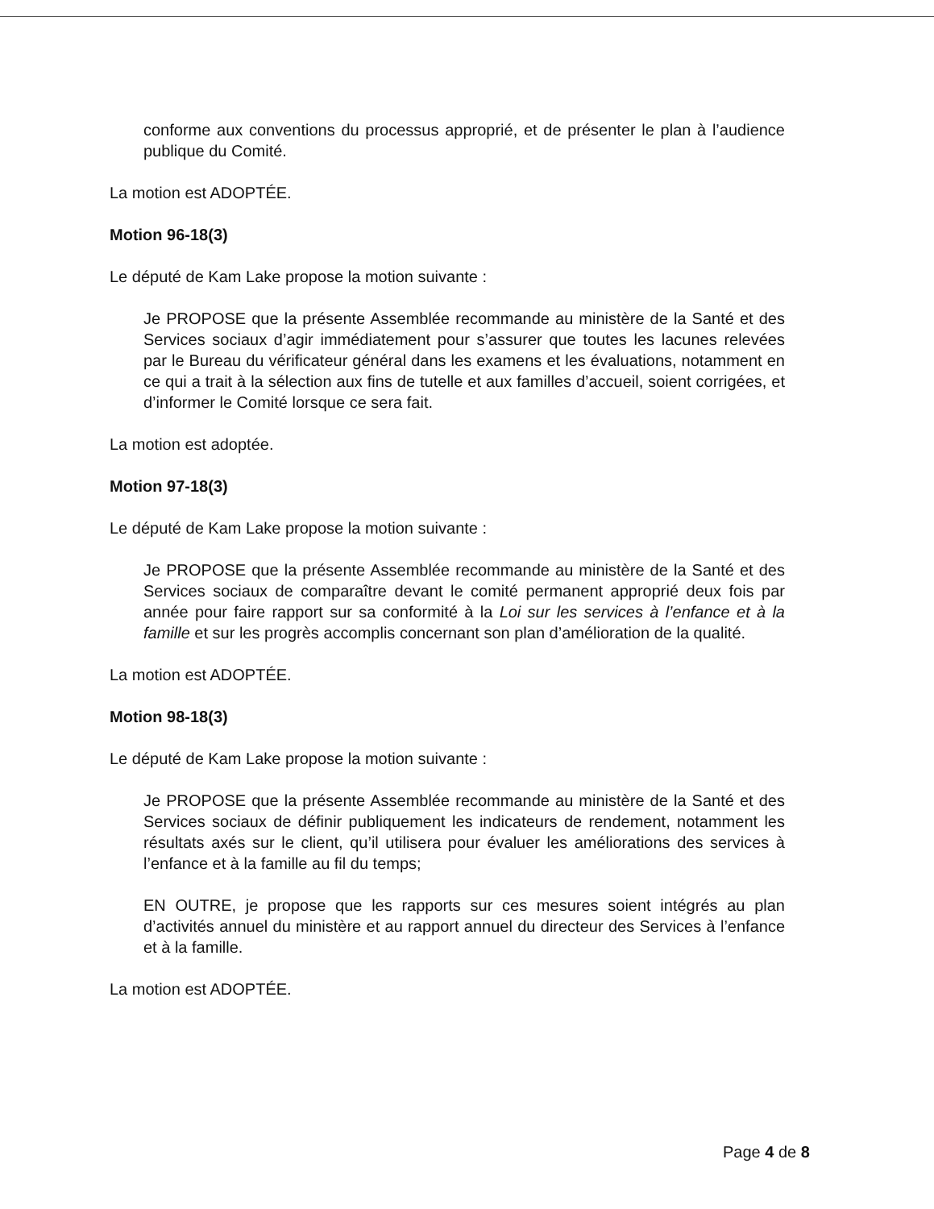conforme aux conventions du processus approprié, et de présenter le plan à l’audience publique du Comité.
La motion est ADOPTÉE.
Motion 96-18(3)
Le député de Kam Lake propose la motion suivante :
Je PROPOSE que la présente Assemblée recommande au ministère de la Santé et des Services sociaux d’agir immédiatement pour s’assurer que toutes les lacunes relevées par le Bureau du vérificateur général dans les examens et les évaluations, notamment en ce qui a trait à la sélection aux fins de tutelle et aux familles d’accueil, soient corrigées, et d’informer le Comité lorsque ce sera fait.
La motion est adoptée.
Motion 97-18(3)
Le député de Kam Lake propose la motion suivante :
Je PROPOSE que la présente Assemblée recommande au ministère de la Santé et des Services sociaux de comparaître devant le comité permanent approprié deux fois par année pour faire rapport sur sa conformité à la Loi sur les services à l’enfance et à la famille et sur les progrès accomplis concernant son plan d’amélioration de la qualité.
La motion est ADOPTÉE.
Motion 98-18(3)
Le député de Kam Lake propose la motion suivante :
Je PROPOSE que la présente Assemblée recommande au ministère de la Santé et des Services sociaux de définir publiquement les indicateurs de rendement, notamment les résultats axés sur le client, qu’il utilisera pour évaluer les améliorations des services à l’enfance et à la famille au fil du temps;
EN OUTRE, je propose que les rapports sur ces mesures soient intégrés au plan d’activités annuel du ministère et au rapport annuel du directeur des Services à l’enfance et à la famille.
La motion est ADOPTÉE.
Page 4 de 8